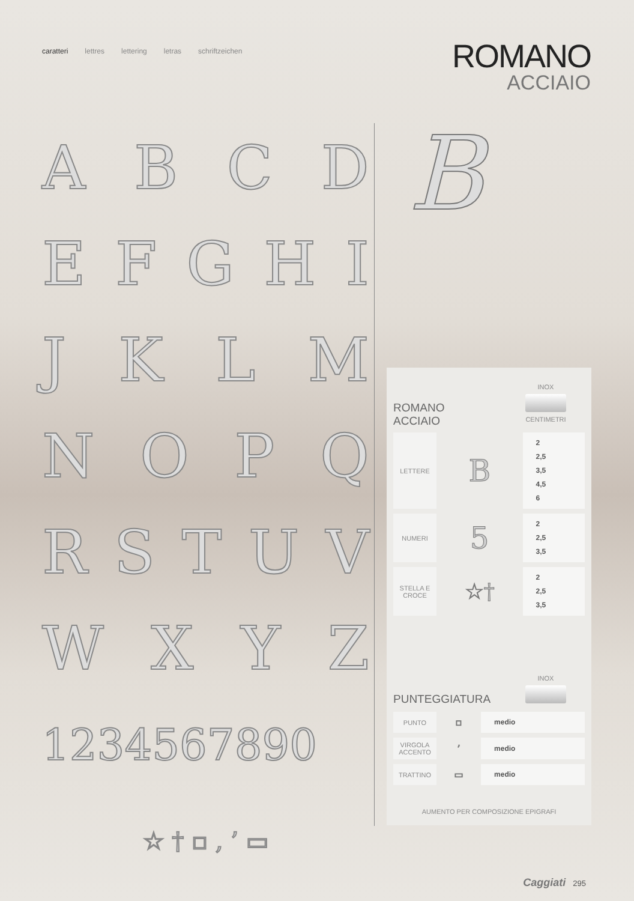caratteri lettres lettering letras schriftzeichen
ROMANO
ACCIAIO
ABCD
EFGHI
JKLM
NOPQ
RSTUV
WXYZ
1234567890
☆ † ▫ , ’ ▭
B
ROMANO
ACCIAIO
INOX
CENTIMETRI
| LETTERE | B | 2 2,5 3,5 4,5 6 |
| NUMERI | 5 | 2 2,5 3,5 |
| STELLA E CROCE | ☆† | 2 2,5 3,5 |
PUNTEGGIATURA
INOX
| PUNTO | ▫ | medio |
| VIRGOLA ACCENTO | ’ | medio |
| TRATTINO | ▭ | medio |
AUMENTO PER COMPOSIZIONE EPIGRAFI
Caggiati 295